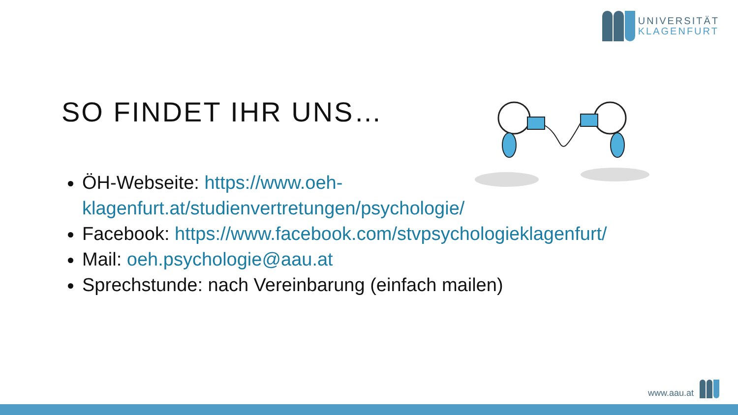UNIVERSITÄT
KLAGENFURT
SO FINDET IHR UNS…
ÖH-Webseite: https://www.oeh-klagenfurt.at/studienvertretungen/psychologie/
Facebook: https://www.facebook.com/stvpsychologieklagenfurt/
Mail: oeh.psychologie@aau.at
Sprechstunde: nach Vereinbarung (einfach mailen)
www.aau.at